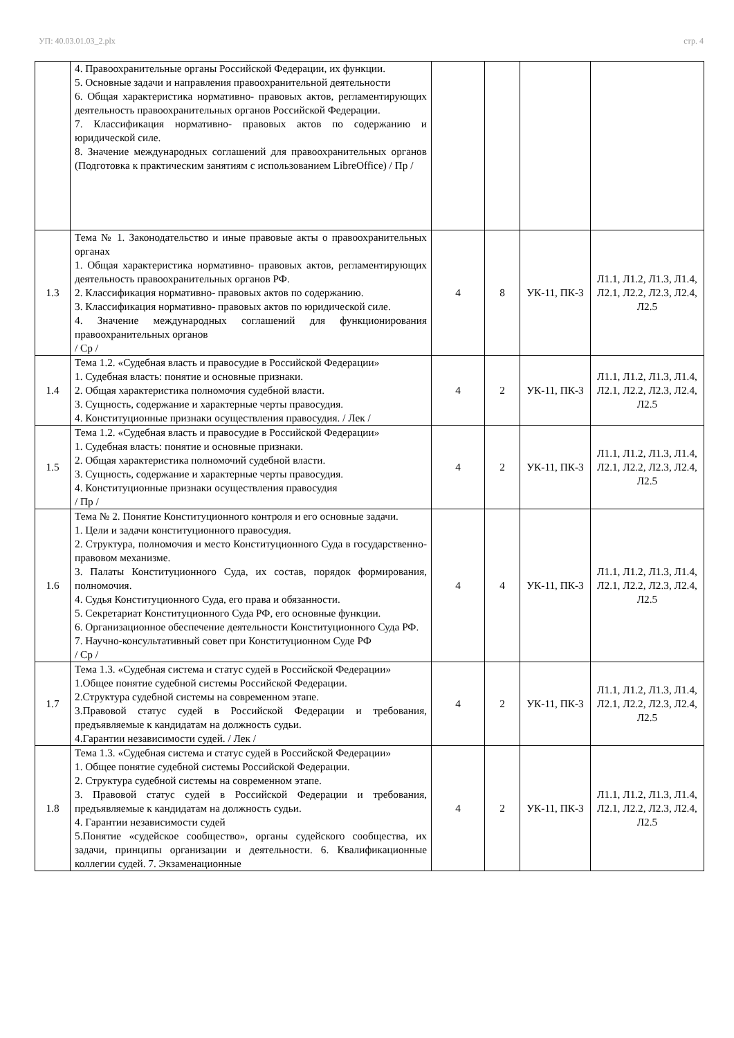УП: 40.03.01.03_2.plx стр. 4
| | 4. Правоохранительные органы Российской Федерации, их функции. 5. Основные задачи и направления правоохранительной деятельности 6. Общая характеристика нормативно- правовых актов, регламентирующих деятельность правоохранительных органов Российской Федерации. 7. Классификация нормативно- правовых актов по содержанию и юридической силе. 8. Значение международных соглашений для правоохранительных органов (Подготовка к практическим занятиям с использованием LibreOffice) / Пр / | | | | |
| 1.3 | Тема № 1. Законодательство и иные правовые акты о правоохранительных органах 1. Общая характеристика нормативно- правовых актов, регламентирующих деятельность правоохранительных органов РФ. 2. Классификация нормативно- правовых актов по содержанию. 3. Классификация нормативно- правовых актов по юридической силе. 4. Значение международных соглашений для функционирования правоохранительных органов / Ср / | 4 | 8 | УК-11, ПК-3 | Л1.1, Л1.2, Л1.3, Л1.4, Л2.1, Л2.2, Л2.3, Л2.4, Л2.5 |
| 1.4 | Тема 1.2. «Судебная власть и правосудие в Российской Федерации» 1. Судебная власть: понятие и основные признаки. 2. Общая характеристика полномочия судебной власти. 3. Сущность, содержание и характерные черты правосудия. 4. Конституционные признаки осуществления правосудия. / Лек / | 4 | 2 | УК-11, ПК-3 | Л1.1, Л1.2, Л1.3, Л1.4, Л2.1, Л2.2, Л2.3, Л2.4, Л2.5 |
| 1.5 | Тема 1.2. «Судебная власть и правосудие в Российской Федерации» 1. Судебная власть: понятие и основные признаки. 2. Общая характеристика полномочий судебной власти. 3. Сущность, содержание и характерные черты правосудия. 4. Конституционные признаки осуществления правосудия / Пр / | 4 | 2 | УК-11, ПК-3 | Л1.1, Л1.2, Л1.3, Л1.4, Л2.1, Л2.2, Л2.3, Л2.4, Л2.5 |
| 1.6 | Тема № 2. Понятие Конституционного контроля и его основные задачи. 1. Цели и задачи конституционного правосудия. 2. Структура, полномочия и место Конституционного Суда в государственно-правовом механизме. 3. Палаты Конституционного Суда, их состав, порядок формирования, полномочия. 4. Судья Конституционного Суда, его права и обязанности. 5. Секретариат Конституционного Суда РФ, его основные функции. 6. Организационное обеспечение деятельности Конституционного Суда РФ. 7. Научно-консультативный совет при Конституционном Суде РФ / Ср / | 4 | 4 | УК-11, ПК-3 | Л1.1, Л1.2, Л1.3, Л1.4, Л2.1, Л2.2, Л2.3, Л2.4, Л2.5 |
| 1.7 | Тема 1.3. «Судебная система и статус судей в Российской Федерации» 1.Общее понятие судебной системы Российской Федерации. 2.Структура судебной системы на современном этапе. 3.Правовой статус судей в Российской Федерации и требования, предъявляемые к кандидатам на должность судьи. 4.Гарантии независимости судей. / Лек / | 4 | 2 | УК-11, ПК-3 | Л1.1, Л1.2, Л1.3, Л1.4, Л2.1, Л2.2, Л2.3, Л2.4, Л2.5 |
| 1.8 | Тема 1.3. «Судебная система и статус судей в Российской Федерации» 1. Общее понятие судебной системы Российской Федерации. 2. Структура судебной системы на современном этапе. 3. Правовой статус судей в Российской Федерации и требования, предъявляемые к кандидатам на должность судьи. 4. Гарантии независимости судей 5.Понятие «судейское сообщество», органы судейского сообщества, их задачи, принципы организации и деятельности. 6. Квалификационные коллегии судей. 7. Экзаменационные | 4 | 2 | УК-11, ПК-3 | Л1.1, Л1.2, Л1.3, Л1.4, Л2.1, Л2.2, Л2.3, Л2.4, Л2.5 |